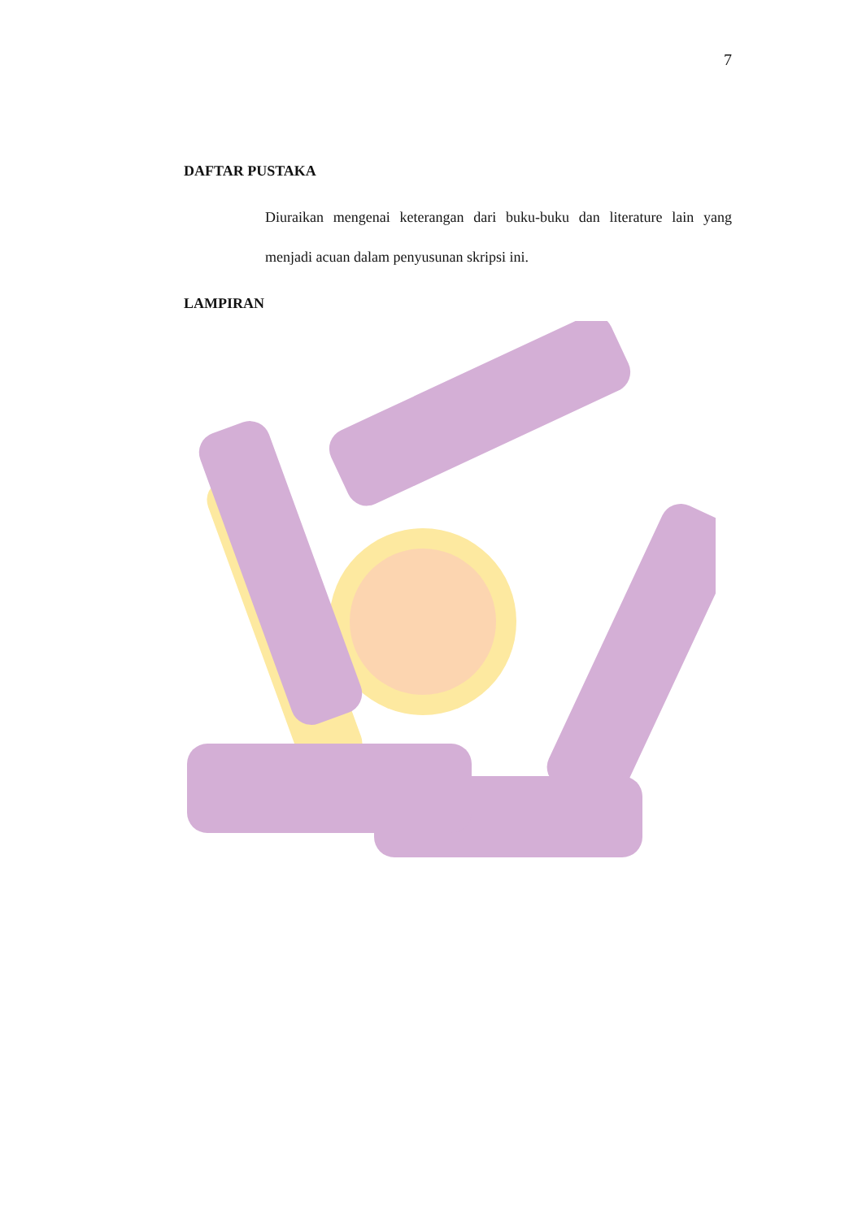7
DAFTAR PUSTAKA
Diuraikan mengenai keterangan dari buku-buku dan literature lain yang menjadi acuan dalam penyusunan skripsi ini.
LAMPIRAN